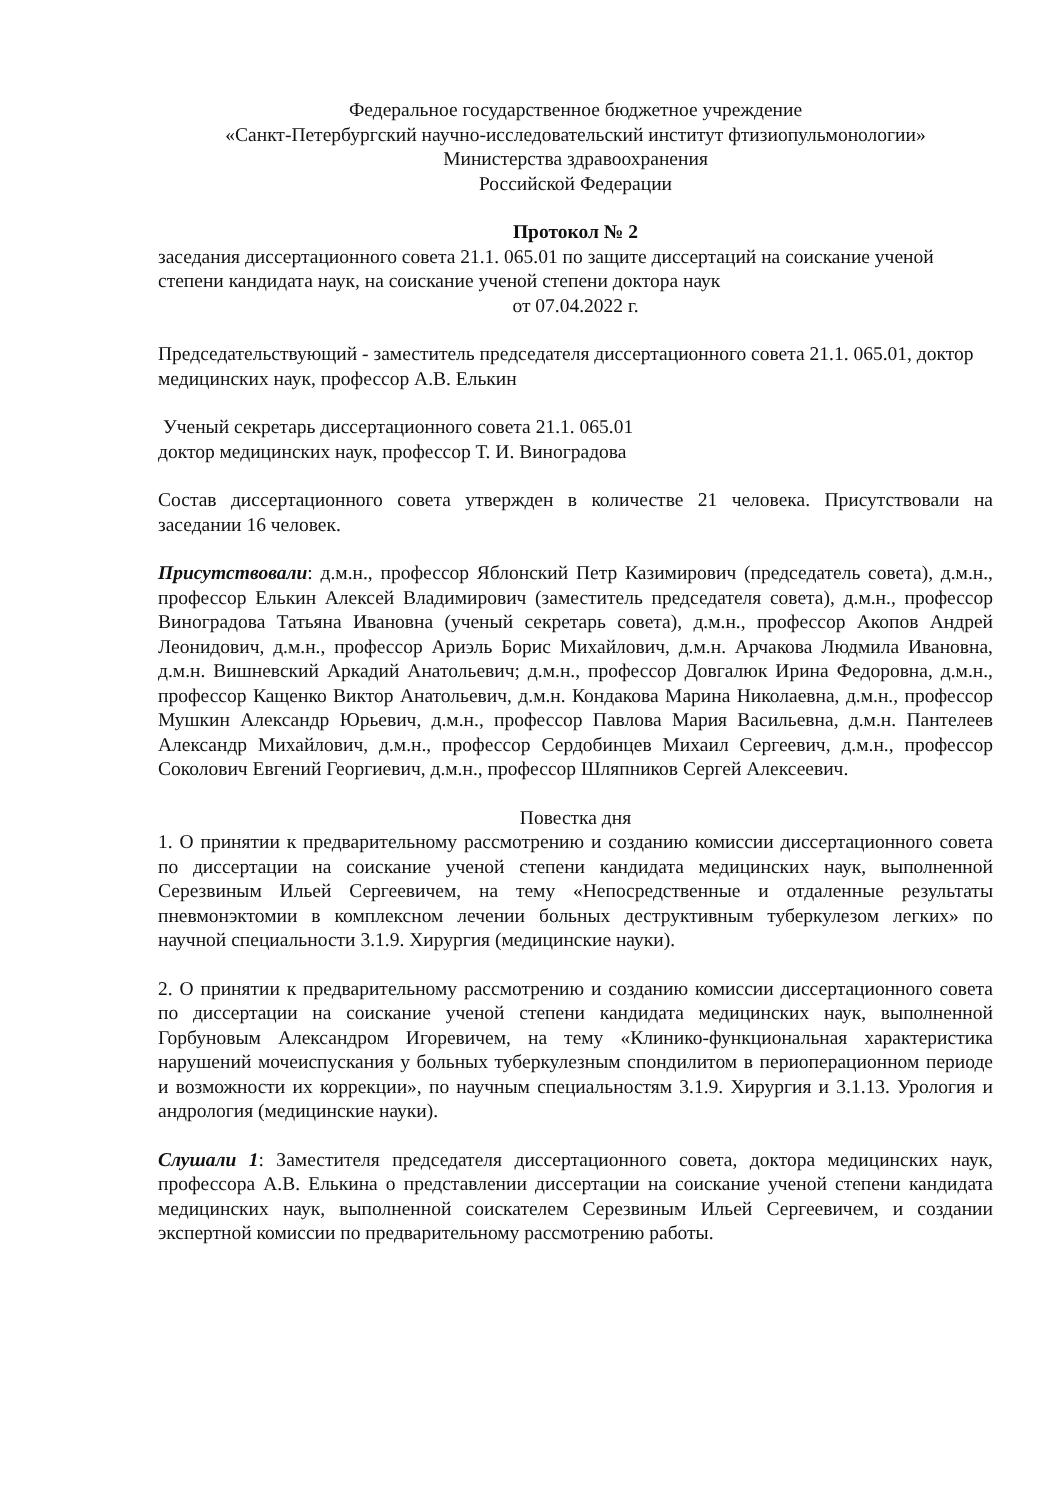Федеральное государственное бюджетное учреждение
«Санкт-Петербургский научно-исследовательский институт фтизиопульмонологии»
Министерства здравоохранения
Российской Федерации
Протокол № 2
заседания диссертационного совета 21.1. 065.01 по защите диссертаций на соискание ученой степени кандидата наук, на соискание ученой степени доктора наук
от 07.04.2022 г.
Председательствующий - заместитель председателя диссертационного совета 21.1. 065.01, доктор медицинских наук, профессор А.В. Елькин
Ученый секретарь диссертационного совета 21.1. 065.01
доктор медицинских наук, профессор Т. И. Виноградова
Состав диссертационного совета утвержден в количестве 21 человека. Присутствовали на заседании 16 человек.
Присутствовали: д.м.н., профессор Яблонский Петр Казимирович (председатель совета), д.м.н., профессор Елькин Алексей Владимирович (заместитель председателя совета), д.м.н., профессор Виноградова Татьяна Ивановна (ученый секретарь совета), д.м.н., профессор Акопов Андрей Леонидович, д.м.н., профессор Ариэль Борис Михайлович, д.м.н. Арчакова Людмила Ивановна, д.м.н. Вишневский Аркадий Анатольевич; д.м.н., профессор Довгалюк Ирина Федоровна, д.м.н., профессор Кащенко Виктор Анатольевич, д.м.н. Кондакова Марина Николаевна, д.м.н., профессор Мушкин Александр Юрьевич, д.м.н., профессор Павлова Мария Васильевна, д.м.н. Пантелеев Александр Михайлович, д.м.н., профессор Сердобинцев Михаил Сергеевич, д.м.н., профессор Соколович Евгений Георгиевич, д.м.н., профессор Шляпников Сергей Алексеевич.
Повестка дня
1. О принятии к предварительному рассмотрению и созданию комиссии диссертационного совета по диссертации на соискание ученой степени кандидата медицинских наук, выполненной Серезвиным Ильей Сергеевичем, на тему «Непосредственные и отдаленные результаты пневмонэктомии в комплексном лечении больных деструктивным туберкулезом легких» по научной специальности 3.1.9. Хирургия (медицинские науки).
2. О принятии к предварительному рассмотрению и созданию комиссии диссертационного совета по диссертации на соискание ученой степени кандидата медицинских наук, выполненной Горбуновым Александром Игоревичем, на тему «Клинико-функциональная характеристика нарушений мочеиспускания у больных туберкулезным спондилитом в периоперационном периоде и возможности их коррекции», по научным специальностям 3.1.9. Хирургия и 3.1.13. Урология и андрология (медицинские науки).
Слушали 1: Заместителя председателя диссертационного совета, доктора медицинских наук, профессора А.В. Елькина о представлении диссертации на соискание ученой степени кандидата медицинских наук, выполненной соискателем Серезвиным Ильей Сергеевичем, и создании экспертной комиссии по предварительному рассмотрению работы.